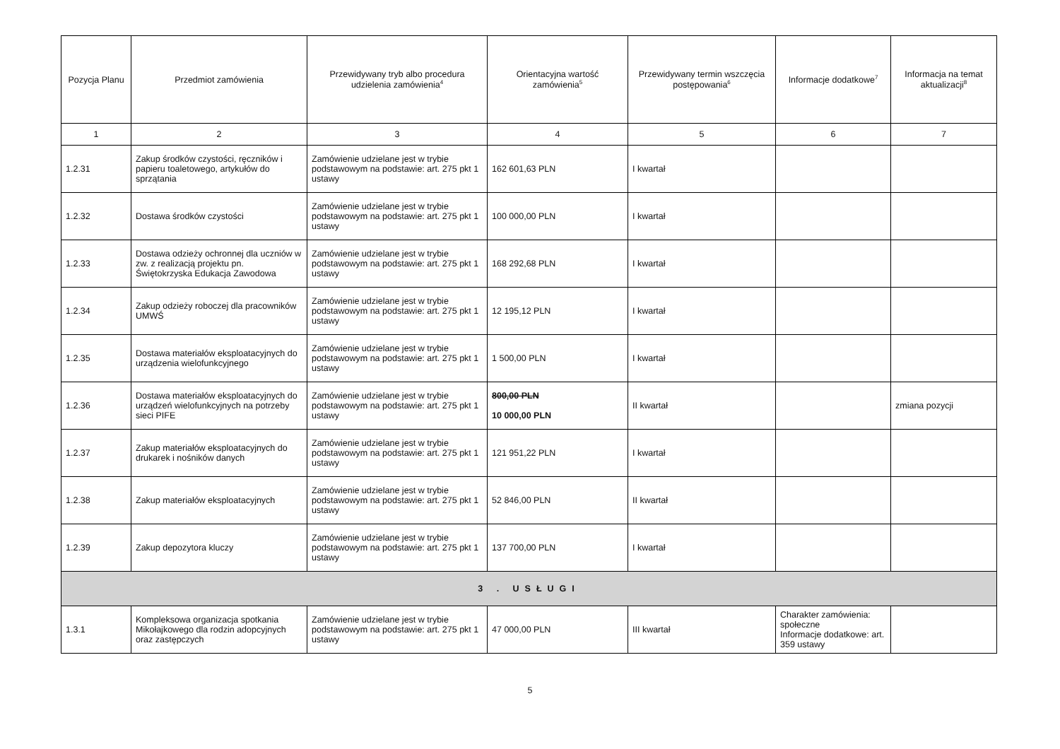| Pozycja Planu | Przedmiot zamówienia | Przewidywany tryb albo procedura udzielenia zamówienia<sup>4</sup> | Orientacyjna wartość zamówienia<sup>5</sup> | Przewidywany termin wszczęcia postępowania<sup>6</sup> | Informacje dodatkowe<sup>7</sup> | Informacja na temat aktualizacji<sup>8</sup> |
| --- | --- | --- | --- | --- | --- | --- |
| 1 | 2 | 3 | 4 | 5 | 6 | 7 |
| 1.2.31 | Zakup środków czystości, ręczników i papieru toaletowego, artykułów do sprzątania | Zamówienie udzielane jest w trybie podstawowym na podstawie: art. 275 pkt 1 ustawy | 162 601,63 PLN | I kwartał | | |
| 1.2.32 | Dostawa środków czystości | Zamówienie udzielane jest w trybie podstawowym na podstawie: art. 275 pkt 1 ustawy | 100 000,00 PLN | I kwartał | | |
| 1.2.33 | Dostawa odzieży ochronnej dla uczniów w zw. z realizacją projektu pn. Świętokrzyska Edukacja Zawodowa | Zamówienie udzielane jest w trybie podstawowym na podstawie: art. 275 pkt 1 ustawy | 168 292,68 PLN | I kwartał | | |
| 1.2.34 | Zakup odzieży roboczej dla pracowników UMWŚ | Zamówienie udzielane jest w trybie podstawowym na podstawie: art. 275 pkt 1 ustawy | 12 195,12 PLN | I kwartał | | |
| 1.2.35 | Dostawa materiałów eksploatacyjnych do urządzenia wielofunkcyjnego | Zamówienie udzielane jest w trybie podstawowym na podstawie: art. 275 pkt 1 ustawy | 1 500,00 PLN | I kwartał | | |
| 1.2.36 | Dostawa materiałów eksploatacyjnych do urządzeń wielofunkcyjnych na potrzeby sieci PIFE | Zamówienie udzielane jest w trybie podstawowym na podstawie: art. 275 pkt 1 ustawy | 800,00 PLN 10 000,00 PLN | II kwartał | | zmiana pozycji |
| 1.2.37 | Zakup materiałów eksploatacyjnych do drukarek i nośników danych | Zamówienie udzielane jest w trybie podstawowym na podstawie: art. 275 pkt 1 ustawy | 121 951,22 PLN | I kwartał | | |
| 1.2.38 | Zakup materiałów eksploatacyjnych | Zamówienie udzielane jest w trybie podstawowym na podstawie: art. 275 pkt 1 ustawy | 52 846,00 PLN | II kwartał | | |
| 1.2.39 | Zakup depozytora kluczy | Zamówienie udzielane jest w trybie podstawowym na podstawie: art. 275 pkt 1 ustawy | 137 700,00 PLN | I kwartał | | |
| 3 . USŁUGI | | | | | | |
| 1.3.1 | Kompleksowa organizacja spotkania Mikołajkowego dla rodzin adopcyjnych oraz zastępczych | Zamówienie udzielane jest w trybie podstawowym na podstawie: art. 275 pkt 1 ustawy | 47 000,00 PLN | III kwartał | Charakter zamówienia: społeczne Informacje dodatkowe: art. 359 ustawy | |
5